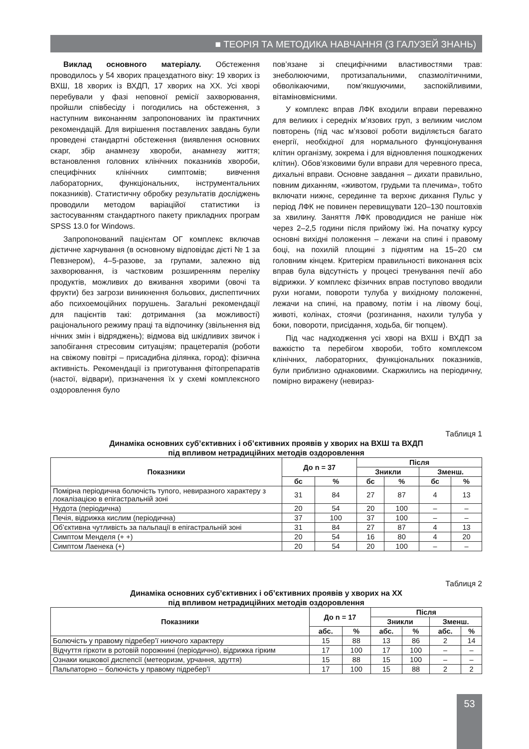■ ТЕОРІЯ ТА МЕТОДИКА НАВЧАННЯ (З ГАЛУЗЕЙ ЗНАНЬ)
Виклад основного матеріалу. Обстеження проводилось у 54 хворих працездатного віку: 19 хворих із ВХШ, 18 хворих із ВХДП, 17 хворих на ХХ. Усі хворі перебували у фазі неповної ремісії захворювання, пройшли співбесіду і погодились на обстеження, з наступним виконанням запропонованих їм практичних рекомендацій. Для вирішення поставлених завдань були проведені стандартні обстеження (виявлення основних скарг, збір анамнезу хвороби, анамнезу життя; встановлення головних клінічних показників хвороби, специфічних клінічних симптомів; вивчення лабораторних, функціональних, інструментальних показників). Статистичну обробку результатів досліджень проводили методом варіаційої статистики із застосуванням стандартного пакету прикладних програм SPSS 13.0 for Windows.
Запропонований пацієнтам ОГ комплекс включав дієтичне харчування (в основному відповідає дієті № 1 за Певзнером), 4–5-разове, за групами, залежно від захворювання, із частковим розширенням переліку продуктів, можливих до вживання хворими (овочі та фрукти) без загрози виникнення больових, диспептичних або психоемоційних порушень. Загальні рекомендації для пацієнтів такі: дотримання (за можливості) раціонального режиму праці та відпочинку (звільнення від нічних змін і відряджень); відмова від шкідливих звичок і запобігання стресовим ситуаціям; працетерапія (роботи на свіжому повітрі – присадибна ділянка, город); фізична активність. Рекомендації із приготування фітопрепаратів (настої, відвари), призначення їх у схемі комплексного оздоровлення було
пов’язане зі специфічними властивостями трав: знеболюючими, протизапальними, спазмолітичними, обволікаючими, пом’якшуючими, заспокійливими, вітаміновмісними.
У комплекс вправ ЛФК входили вправи переважно для великих і середніх м’язових груп, з великим числом повторень (під час м’язової роботи виділяється багато енергії, необхідної для нормального функціонування клітин організму, зокрема і для відновлення пошкоджених клітин). Обов’язковими були вправи для черевного преса, дихальні вправи. Основне завдання – дихати правильно, повним диханням, «животом, грудьми та плечима», тобто включати нижнє, серединне та верхнє дихання Пульс у період ЛФК не повинен перевищувати 120–130 поштовхів за хвилину. Заняття ЛФК проводидися не раніше ніж через 2–2,5 години після прийому їжі. На початку курсу основні вихідні положення – лежачи на спині і правому боці, на похилій площині з піднятим на 15–20 см головним кінцем. Критерієм правильності виконання всіх вправ була відсутність у процесі тренування печії або відрижки. У комплекс фізичних вправ поступово вводили рухи ногами, повороти тулуба у вихідному положенні, лежачи на спині, на правому, потім і на лівому боці, животі, колінах, стоячи (розгинання, нахили тулуба у боки, повороти, присідання, ходьба, біг тюпцем).
Під час надходження усі хворі на ВХШ і ВХДП за важкістю та перебігом хвороби, тобто комплексом клінічних, лабораторних, функціональних показників, були приблизно однаковими. Скаржились на періодичну, помірно виражену (невираз-
Таблиця 1
Динаміка основних суб’єктивних і об’єктивних проявів у хворих на ВХШ та ВХДП
під впливом нетрадиційних методів оздоровлення
| Показники | До n = 37 | | Після | | | |
| --- | --- | --- | --- | --- | --- | --- |
| | | | Зникли | | Зменш. | |
| | бс | % | бс | % | бс | % |
| Помірна періодична болючість тупого, невиразного характеру з локалізацією в епігастральній зоні | 31 | 84 | 27 | 87 | 4 | 13 |
| Нудота (періодична) | 20 | 54 | 20 | 100 | – | – |
| Печія, відрижка кислим (періодична) | 37 | 100 | 37 | 100 | – | – |
| Об’єктивна чутливість за пальпації в епігастральній зоні | 31 | 84 | 27 | 87 | 4 | 13 |
| Симптом Менделя (+ +) | 20 | 54 | 16 | 80 | 4 | 20 |
| Симптом Лаенека (+) | 20 | 54 | 20 | 100 | – | – |
Таблиця 2
Динаміка основних суб’єктивних і об’єктивних проявів у хворих на ХХ
під впливом нетрадиційних методів оздоровлення
| Показники | До n = 17 | | Після | | | |
| --- | --- | --- | --- | --- | --- | --- |
| | | | Зникли | | Зменш. | |
| | абс. | % | абс. | % | абс. | % |
| Болючість у правому підребер’ї ниючого характеру | 15 | 88 | 13 | 86 | 2 | 14 |
| Відчуття гіркоти в ротовій порожнині (періодично), відрижка гірким | 17 | 100 | 17 | 100 | – | – |
| Ознаки кишкової диспепсії (метеоризм, урчання, здуття) | 15 | 88 | 15 | 100 | – | – |
| Пальпаторно – болючість у правому підребер’ї | 17 | 100 | 15 | 88 | 2 | 2 |
53